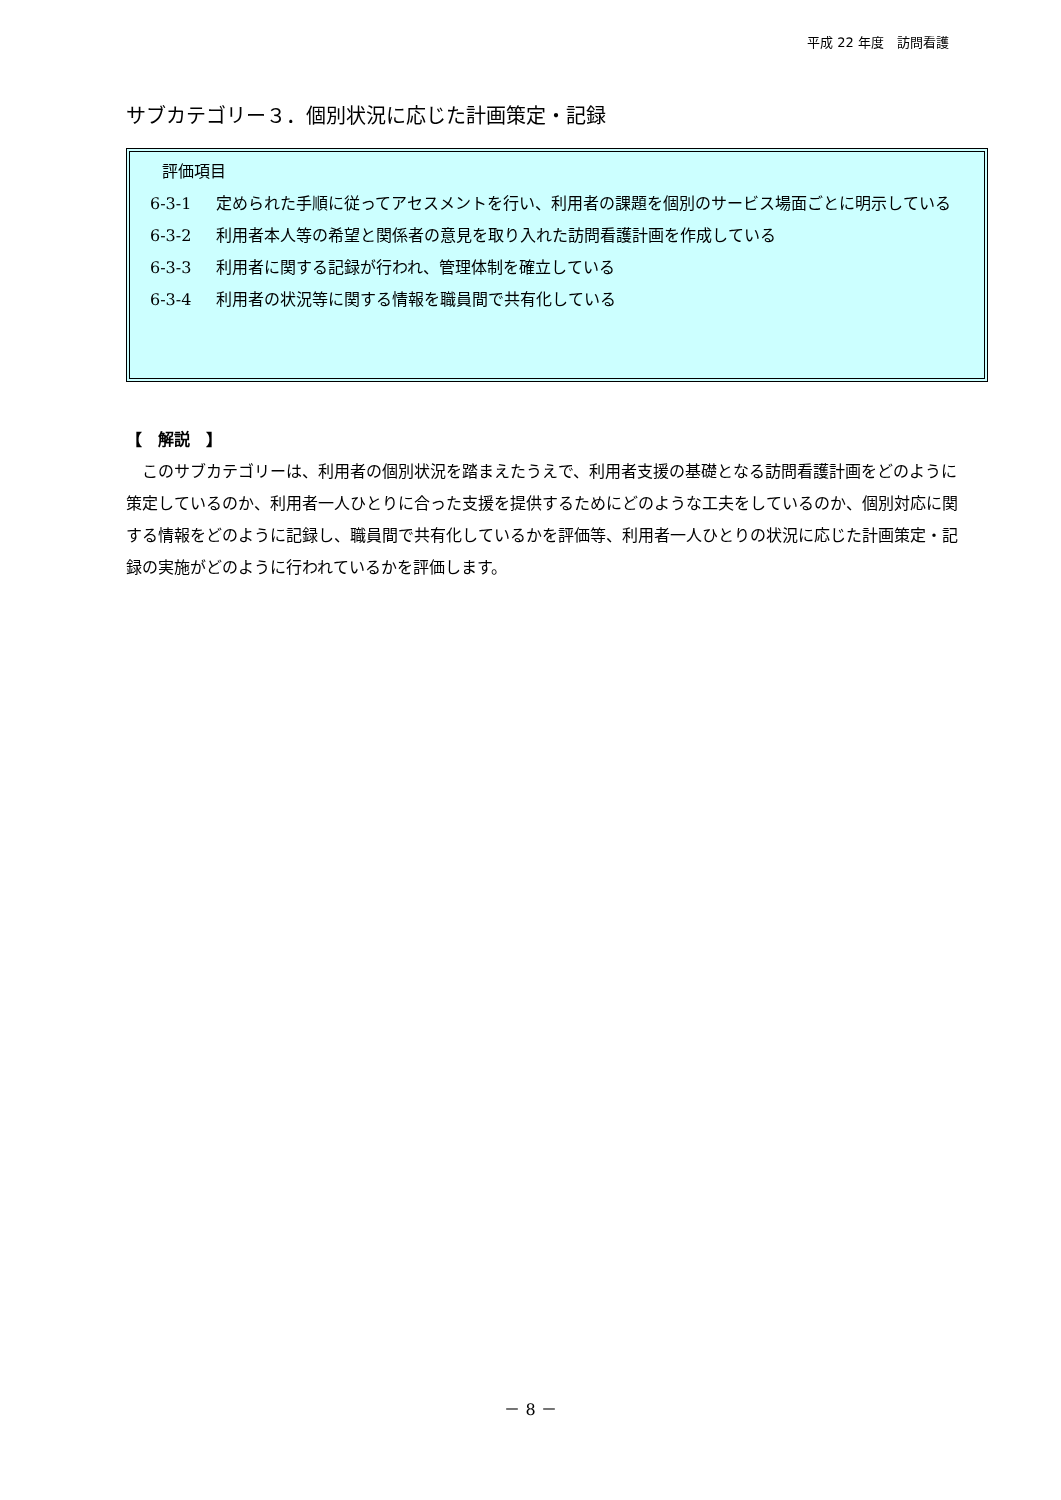平成 22 年度　訪問看護
サブカテゴリー３．個別状況に応じた計画策定・記録
評価項目
6-3-1 定められた手順に従ってアセスメントを行い、利用者の課題を個別のサービス場面ごとに明示している
6-3-2 利用者本人等の希望と関係者の意見を取り入れた訪問看護計画を作成している
6-3-3 利用者に関する記録が行われ、管理体制を確立している
6-3-4 利用者の状況等に関する情報を職員間で共有化している
【　解説　】
このサブカテゴリーは、利用者の個別状況を踏まえたうえで、利用者支援の基礎となる訪問看護計画をどのように策定しているのか、利用者一人ひとりに合った支援を提供するためにどのような工夫をしているのか、個別対応に関する情報をどのように記録し、職員間で共有化しているかを評価等、利用者一人ひとりの状況に応じた計画策定・記録の実施がどのように行われているかを評価します。
－ 8 －